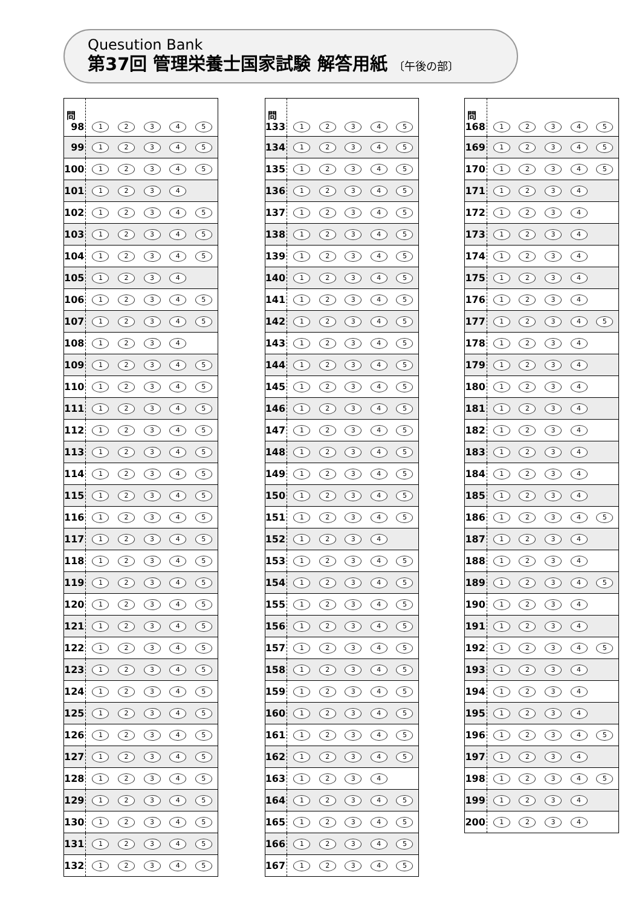Quesution Bank
第37回 管理栄養士国家試験 解答用紙 〔午後の部〕
| 問 98 | 1 2 3 4 5 |
| 99 | 1 2 3 4 5 |
| 100 | 1 2 3 4 5 |
| 101 | 1 2 3 4 |
| 102 | 1 2 3 4 5 |
| 103 | 1 2 3 4 5 |
| 104 | 1 2 3 4 5 |
| 105 | 1 2 3 4 |
| 106 | 1 2 3 4 5 |
| 107 | 1 2 3 4 5 |
| 108 | 1 2 3 4 |
| 109 | 1 2 3 4 5 |
| 110 | 1 2 3 4 5 |
| 111 | 1 2 3 4 5 |
| 112 | 1 2 3 4 5 |
| 113 | 1 2 3 4 5 |
| 114 | 1 2 3 4 5 |
| 115 | 1 2 3 4 5 |
| 116 | 1 2 3 4 5 |
| 117 | 1 2 3 4 5 |
| 118 | 1 2 3 4 5 |
| 119 | 1 2 3 4 5 |
| 120 | 1 2 3 4 5 |
| 121 | 1 2 3 4 5 |
| 122 | 1 2 3 4 5 |
| 123 | 1 2 3 4 5 |
| 124 | 1 2 3 4 5 |
| 125 | 1 2 3 4 5 |
| 126 | 1 2 3 4 5 |
| 127 | 1 2 3 4 5 |
| 128 | 1 2 3 4 5 |
| 129 | 1 2 3 4 5 |
| 130 | 1 2 3 4 5 |
| 131 | 1 2 3 4 5 |
| 132 | 1 2 3 4 5 |
| 問 133 | 1 2 3 4 5 |
| 134 | 1 2 3 4 5 |
| 135 | 1 2 3 4 5 |
| 136 | 1 2 3 4 5 |
| 137 | 1 2 3 4 5 |
| 138 | 1 2 3 4 5 |
| 139 | 1 2 3 4 5 |
| 140 | 1 2 3 4 5 |
| 141 | 1 2 3 4 5 |
| 142 | 1 2 3 4 5 |
| 143 | 1 2 3 4 5 |
| 144 | 1 2 3 4 5 |
| 145 | 1 2 3 4 5 |
| 146 | 1 2 3 4 5 |
| 147 | 1 2 3 4 5 |
| 148 | 1 2 3 4 5 |
| 149 | 1 2 3 4 5 |
| 150 | 1 2 3 4 5 |
| 151 | 1 2 3 4 5 |
| 152 | 1 2 3 4 |
| 153 | 1 2 3 4 5 |
| 154 | 1 2 3 4 5 |
| 155 | 1 2 3 4 5 |
| 156 | 1 2 3 4 5 |
| 157 | 1 2 3 4 5 |
| 158 | 1 2 3 4 5 |
| 159 | 1 2 3 4 5 |
| 160 | 1 2 3 4 5 |
| 161 | 1 2 3 4 5 |
| 162 | 1 2 3 4 5 |
| 163 | 1 2 3 4 |
| 164 | 1 2 3 4 5 |
| 165 | 1 2 3 4 5 |
| 166 | 1 2 3 4 5 |
| 167 | 1 2 3 4 5 |
| 問 168 | 1 2 3 4 5 |
| 169 | 1 2 3 4 5 |
| 170 | 1 2 3 4 5 |
| 171 | 1 2 3 4 |
| 172 | 1 2 3 4 |
| 173 | 1 2 3 4 |
| 174 | 1 2 3 4 |
| 175 | 1 2 3 4 |
| 176 | 1 2 3 4 |
| 177 | 1 2 3 4 5 |
| 178 | 1 2 3 4 |
| 179 | 1 2 3 4 |
| 180 | 1 2 3 4 |
| 181 | 1 2 3 4 |
| 182 | 1 2 3 4 |
| 183 | 1 2 3 4 |
| 184 | 1 2 3 4 |
| 185 | 1 2 3 4 |
| 186 | 1 2 3 4 5 |
| 187 | 1 2 3 4 |
| 188 | 1 2 3 4 |
| 189 | 1 2 3 4 5 |
| 190 | 1 2 3 4 |
| 191 | 1 2 3 4 |
| 192 | 1 2 3 4 5 |
| 193 | 1 2 3 4 |
| 194 | 1 2 3 4 |
| 195 | 1 2 3 4 |
| 196 | 1 2 3 4 5 |
| 197 | 1 2 3 4 |
| 198 | 1 2 3 4 5 |
| 199 | 1 2 3 4 |
| 200 | 1 2 3 4 |